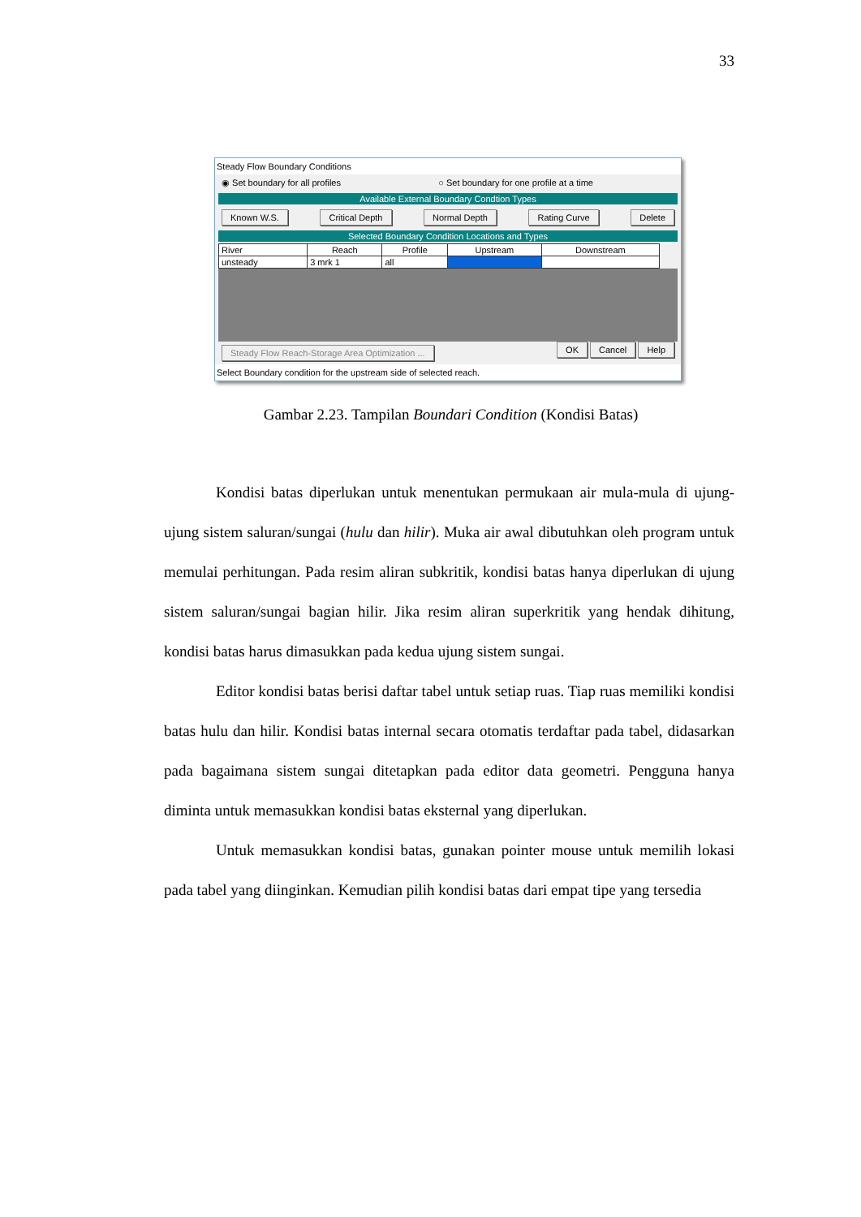33
Steady Flow Boundary Conditions
◉ Set boundary for all profiles ○ Set boundary for one profile at a time
Available External Boundary Condtion Types
Known W.S. Critical Depth Normal Depth Rating Curve Delete
Selected Boundary Condition Locations and Types
| River | Reach | Profile | Upstream | Downstream |
| --- | --- | --- | --- | --- |
| unsteady | 3 mrk 1 | all | | |
Steady Flow Reach-Storage Area Optimization ... OK Cancel Help
Select Boundary condition for the upstream side of selected reach.
Gambar 2.23. Tampilan Boundari Condition (Kondisi Batas)
Kondisi batas diperlukan untuk menentukan permukaan air mula-mula di ujung-ujung sistem saluran/sungai (hulu dan hilir). Muka air awal dibutuhkan oleh program untuk memulai perhitungan. Pada resim aliran subkritik, kondisi batas hanya diperlukan di ujung sistem saluran/sungai bagian hilir. Jika resim aliran superkritik yang hendak dihitung, kondisi batas harus dimasukkan pada kedua ujung sistem sungai.
Editor kondisi batas berisi daftar tabel untuk setiap ruas. Tiap ruas memiliki kondisi batas hulu dan hilir. Kondisi batas internal secara otomatis terdaftar pada tabel, didasarkan pada bagaimana sistem sungai ditetapkan pada editor data geometri. Pengguna hanya diminta untuk memasukkan kondisi batas eksternal yang diperlukan.
Untuk memasukkan kondisi batas, gunakan pointer mouse untuk memilih lokasi pada tabel yang diinginkan. Kemudian pilih kondisi batas dari empat tipe yang tersedia